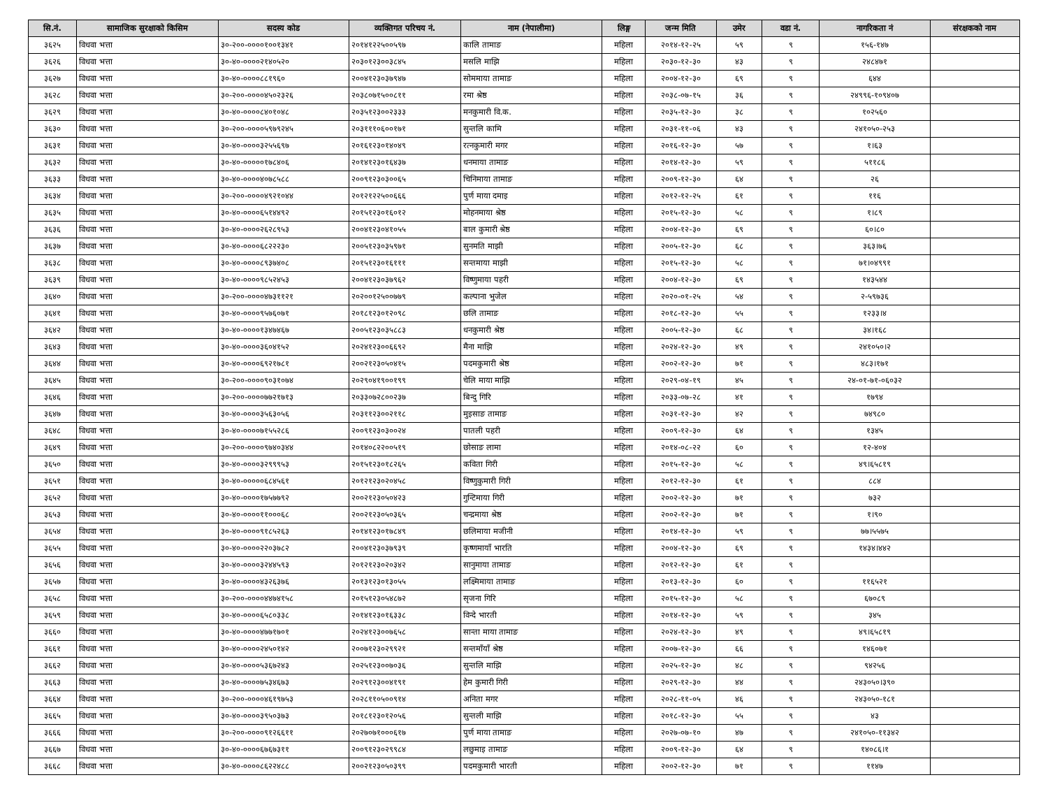| सि.नं. | सामाजिक सुरक्षाको किसिम | सदस्य कोड | व्यक्तिगत परिचय नं. | नाम (नेपालीमा) | लिङ्ग | जन्म मिति | उमेर | वडा नं. | नागरिकता नं | संरक्षकको नाम |
| --- | --- | --- | --- | --- | --- | --- | --- | --- | --- | --- |
| ३६२५ | विधवा भत्ता | ३०-२००-००००१००१३४१ | २०१४१२२५००५९७ | कालि तामाङ | महिला | २०१४-१२-२५ | ५९ | ९ | १५६-१४७ | |
| ३६२६ | विधवा भत्ता | ३०-४०-००००२१४०५२० | २०३०१२३००३८४५ | मसलि माझि | महिला | २०३०-१२-३० | ४३ | ९ | २४८४७१ | |
| ३६२७ | विधवा भत्ता | ३०-४०-००००८८१९६० | २००४१२३०३७९४७ | सोममाया तामाङ | महिला | २००४-१२-३० | ६९ | ९ | ६४४ | |
| ३६२८ | विधवा भत्ता | ३०-२००-००००४५०२३२६ | २०३८०७१५००८११ | रमा श्रेष्ठ | महिला | २०३८-०७-१५ | ३६ | ९ | २४९९६-१०९४०७ | |
| ३६२९ | विधवा भत्ता | ३०-४०-००००८४०१०४८ | २०३५१२३००२३३३ | मनकुमारी वि.क. | महिला | २०३५-१२-३० | ३८ | ९ | १०२५६० | |
| ३६३० | विधवा भत्ता | ३०-२००-००००५९७९२४५ | २०३१११०६००१७१ | सुन्तलि कामि | महिला | २०३१-११-०६ | ४३ | ९ | २४१०५०-२५३ | |
| ३६३१ | विधवा भत्ता | ३०-४०-००००३२५५६९७ | २०१६१२३०१४०४९ | रत्नकुमारी मगर | महिला | २०१६-१२-३० | ५७ | ९ | १।६३ | |
| ३६३२ | विधवा भत्ता | ३०-४०-०००००१७८४०६ | २०१४१२३०१६४३७ | धनमाया तामाङ | महिला | २०१४-१२-३० | ५९ | ९ | ५११८६ | |
| ३६३३ | विधवा भत्ता | ३०-४०-००००४०७८५८८ | २००९१२३०३००६५ | चिनिमाया तामाङ | महिला | २००९-१२-३० | ६४ | ९ | २६ | |
| ३६३४ | विधवा भत्ता | ३०-२००-००००४९२१०४४ | २०१२१२२५००६६६ | पुर्ण माया दमाइ | महिला | २०१२-१२-२५ | ६१ | ९ | ११६ | |
| ३६३५ | विधवा भत्ता | ३०-४०-००००६५१४४९२ | २०१५१२३०१६०१२ | मोहनमाया श्रेष्ठ | महिला | २०१५-१२-३० | ५८ | ९ | १।८९ | |
| ३६३६ | विधवा भत्ता | ३०-४०-००००२६२८९५३ | २००४१२३०४१०५५ | बाल कुमारी श्रेष्ठ | महिला | २००४-१२-३० | ६९ | ९ | ६०।८० | |
| ३६३७ | विधवा भत्ता | ३०-४०-००००६८२२२३० | २००५१२३०३५९७१ | सुनमति माझी | महिला | २००५-१२-३० | ६८ | ९ | ३६३।७६ | |
| ३६३८ | विधवा भत्ता | ३०-४०-००००८९३७४०८ | २०१५१२३०१६१११ | सन्तमाया माझी | महिला | २०१५-१२-३० | ५८ | ९ | ७१।०४९९१ | |
| ३६३९ | विधवा भत्ता | ३०-४०-००००९८५२४५३ | २००४१२३०३७९६२ | विष्णुमाया पहरी | महिला | २००४-१२-३० | ६९ | ९ | १४३५४४ | |
| ३६४० | विधवा भत्ता | ३०-२००-००००४७३११२१ | २०२००१२५००७७९ | कल्पाना भुजेल | महिला | २०२०-०१-२५ | ५४ | ९ | २-५९७३६ | |
| ३६४१ | विधवा भत्ता | ३०-४०-००००९५७६०७१ | २०१८१२३०१२०९८ | छलि तामाङ | महिला | २०१८-१२-३० | ५५ | ९ | १२३३।४ | |
| ३६४२ | विधवा भत्ता | ३०-४०-००००१३४७४६७ | २००५१२३०३५८८३ | धनकुमारी श्रेष्ठ | महिला | २००५-१२-३० | ६८ | ९ | ३४।१६८ | |
| ३६४३ | विधवा भत्ता | ३०-४०-००००३६०४१५२ | २०२४१२३००६६९२ | मैना माझि | महिला | २०२४-१२-३० | ४९ | ९ | २४१०५०।२ | |
| ३६४४ | विधवा भत्ता | ३०-४०-००००६९२१७८१ | २००२१२३०५०४१५ | पदमकुमारी श्रेष्ठ | महिला | २००२-१२-३० | ७१ | ९ | ४८३।१७१ | |
| ३६४५ | विधवा भत्ता | ३०-२००-००००९०३१०७४ | २०२९०४१९००१९९ | चेलि माया माझि | महिला | २०२९-०४-१९ | ४५ | ९ | २४-०१-७१-०६०३२ | |
| ३६४६ | विधवा भत्ता | ३०-२००-००००७७२१७१३ | २०३३०७२८००२३७ | बिन्दु गिरि | महिला | २०३३-०७-२८ | ४१ | ९ | १७९४ | |
| ३६४७ | विधवा भत्ता | ३०-४०-००००३५६३०५६ | २०३११२३००२११८ | मुइसाङ तामाङ | महिला | २०३१-१२-३० | ४२ | ९ | ७४९८० | |
| ३६४८ | विधवा भत्ता | ३०-४०-००००७१५५२८६ | २००९१२३०३००२४ | पातली पहरी | महिला | २००९-१२-३० | ६४ | ९ | १३४५ | |
| ३६४९ | विधवा भत्ता | ३०-२००-००००९७४०३४४ | २०१४०८२२००५१९ | छोसाङ लामा | महिला | २०१४-०८-२२ | ६० | ९ | १२-४०४ | |
| ३६५० | विधवा भत्ता | ३०-४०-००००३२९९९५३ | २०१५१२३०१८२६५ | कविता गिरी | महिला | २०१५-१२-३० | ५८ | ९ | ४९।६५८१९ | |
| ३६५१ | विधवा भत्ता | ३०-४०-०००००६८४५६१ | २०१२१२३०२०४५८ | विष्णुकुमारी गिरी | महिला | २०१२-१२-३० | ६१ | ९ | ८८४ | |
| ३६५२ | विधवा भत्ता | ३०-४०-००००१७५७७९२ | २००२१२३०५०४२३ | गुन्टिमाया गिरी | महिला | २००२-१२-३० | ७१ | ९ | ७३२ | |
| ३६५३ | विधवा भत्ता | ३०-४०-००००११०००६८ | २००२१२३०५०३६५ | चन्द्रमाया श्रेष्ठ | महिला | २००२-१२-३० | ७१ | ९ | १।९० | |
| ३६५४ | विधवा भत्ता | ३०-४०-००००९१८५२६३ | २०१४१२३०१७८४९ | छलिमाया मजीनी | महिला | २०१४-१२-३० | ५९ | ९ | ७७।५५७५ | |
| ३६५५ | विधवा भत्ता | ३०-४०-००००२२०३७८२ | २००४१२३०३७९३९ | कृष्णमायाँ भारति | महिला | २००४-१२-३० | ६९ | ९ | १४३४।४४२ | |
| ३६५६ | विधवा भत्ता | ३०-४०-००००३२४४५९३ | २०१२१२३०२०३४२ | सानुमाया तामाङ | महिला | २०१२-१२-३० | ६१ | ९ | | |
| ३६५७ | विधवा भत्ता | ३०-४०-००००४३२६३७६ | २०१३१२३०१३०५५ | लक्ष्मिमाया तामाङ | महिला | २०१३-१२-३० | ६० | ९ | ११६५२१ | |
| ३६५८ | विधवा भत्ता | ३०-२००-००००४४७४१५८ | २०१५१२३०५४८७२ | सृजना गिरि | महिला | २०१५-१२-३० | ५८ | ९ | ६७०८९ | |
| ३६५९ | विधवा भत्ता | ३०-४०-००००६५८०३३८ | २०१४१२३०१६३३८ | विन्दे भारती | महिला | २०१४-१२-३० | ५९ | ९ | ३४५ | |
| ३६६० | विधवा भत्ता | ३०-४०-००००४७७१७०१ | २०२४१२३००७६५८ | सान्ता माया तामाङ | महिला | २०२४-१२-३० | ४९ | ९ | ४९।६५८१९ | |
| ३६६१ | विधवा भत्ता | ३०-४०-००००२४५०१४२ | २००७१२३०२९९२१ | सन्तमाँयाँ श्रेष्ठ | महिला | २००७-१२-३० | ६६ | ९ | १४६०७१ | |
| ३६६२ | विधवा भत्ता | ३०-४०-००००५३६७२४३ | २०२५१२३००७०३६ | सुन्तलि माझि | महिला | २०२५-१२-३० | ४८ | ९ | ९४२५६ | |
| ३६६३ | विधवा भत्ता | ३०-४०-००००७५३४६७३ | २०२९१२३००४१९१ | हेम कुमारी गिरी | महिला | २०२९-१२-३० | ४४ | ९ | २४३०५०।३९० | |
| ३६६४ | विधवा भत्ता | ३०-२००-००००४६१९७५३ | २०२८११०५००९१४ | अनिता मगर | महिला | २०२८-११-०५ | ४६ | ९ | २४३०५०-१८१ | |
| ३६६५ | विधवा भत्ता | ३०-४०-००००३९५०३७३ | २०१८१२३०१२०५६ | सुन्तली माझि | महिला | २०१८-१२-३० | ५५ | ९ | ४३ | |
| ३६६६ | विधवा भत्ता | ३०-२००-००००९१२६६११ | २०२७०७१०००६१७ | पुर्ण माया तामाङ | महिला | २०२७-०७-१० | ४७ | ९ | २४१०५०-११३४२ | |
| ३६६७ | विधवा भत्ता | ३०-४०-००००६७६७३११ | २००९१२३०२९९८४ | लछुमाइ तामाङ | महिला | २००९-१२-३० | ६४ | ९ | १४०८६।१ | |
| ३६६८ | विधवा भत्ता | ३०-४०-००००८६२२४८८ | २००२१२३०५०३९९ | पदमकुमारी भारती | महिला | २००२-१२-३० | ७१ | ९ | ११४७ | |